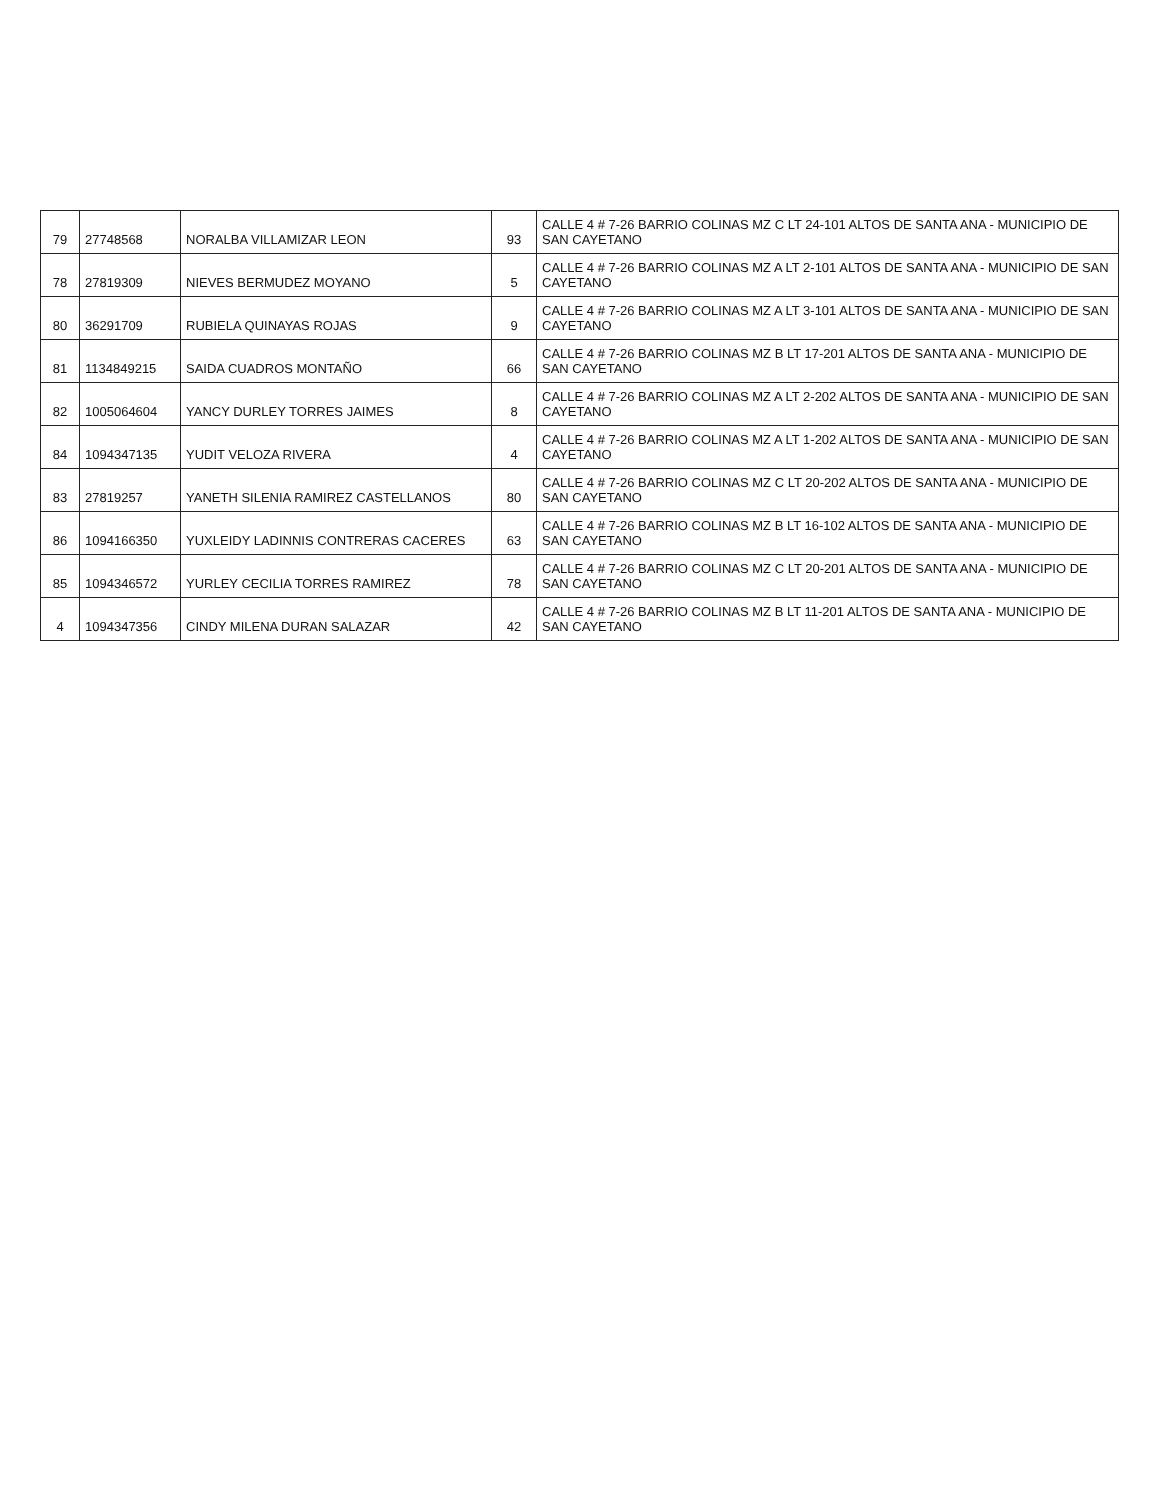| 79 | 27748568 | NORALBA VILLAMIZAR LEON | 93 | CALLE 4 # 7-26 BARRIO COLINAS MZ C LT 24-101 ALTOS DE SANTA ANA - MUNICIPIO DE SAN CAYETANO |
| 78 | 27819309 | NIEVES BERMUDEZ MOYANO | 5 | CALLE 4 # 7-26 BARRIO COLINAS MZ A LT 2-101 ALTOS DE SANTA ANA - MUNICIPIO DE SAN CAYETANO |
| 80 | 36291709 | RUBIELA QUINAYAS ROJAS | 9 | CALLE 4 # 7-26 BARRIO COLINAS MZ A LT 3-101 ALTOS DE SANTA ANA - MUNICIPIO DE SAN CAYETANO |
| 81 | 1134849215 | SAIDA CUADROS MONTAÑO | 66 | CALLE 4 # 7-26 BARRIO COLINAS MZ B LT 17-201 ALTOS DE SANTA ANA - MUNICIPIO DE SAN CAYETANO |
| 82 | 1005064604 | YANCY DURLEY TORRES JAIMES | 8 | CALLE 4 # 7-26 BARRIO COLINAS MZ A LT 2-202 ALTOS DE SANTA ANA - MUNICIPIO DE SAN CAYETANO |
| 84 | 1094347135 | YUDIT VELOZA RIVERA | 4 | CALLE 4 # 7-26 BARRIO COLINAS MZ A LT 1-202 ALTOS DE SANTA ANA - MUNICIPIO DE SAN CAYETANO |
| 83 | 27819257 | YANETH SILENIA RAMIREZ CASTELLANOS | 80 | CALLE 4 # 7-26 BARRIO COLINAS MZ C LT 20-202 ALTOS DE SANTA ANA - MUNICIPIO DE SAN CAYETANO |
| 86 | 1094166350 | YUXLEIDY LADINNIS CONTRERAS CACERES | 63 | CALLE 4 # 7-26 BARRIO COLINAS MZ B LT 16-102 ALTOS DE SANTA ANA - MUNICIPIO DE SAN CAYETANO |
| 85 | 1094346572 | YURLEY CECILIA TORRES RAMIREZ | 78 | CALLE 4 # 7-26 BARRIO COLINAS MZ C LT 20-201 ALTOS DE SANTA ANA - MUNICIPIO DE SAN CAYETANO |
| 4 | 1094347356 | CINDY MILENA DURAN SALAZAR | 42 | CALLE 4 # 7-26 BARRIO COLINAS MZ B LT 11-201 ALTOS DE SANTA ANA - MUNICIPIO DE SAN CAYETANO |